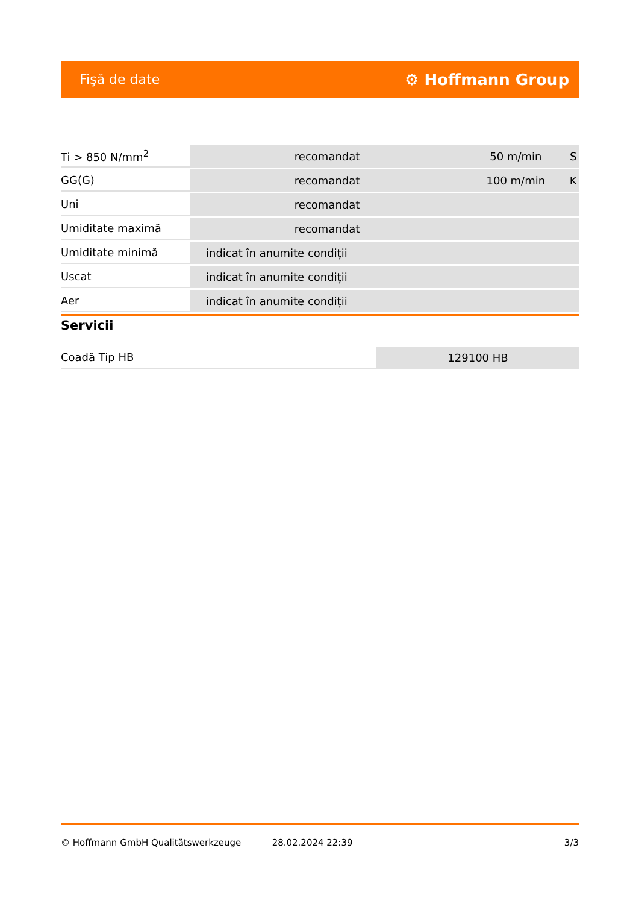Fişă de date ⚙ Hoffmann Group
| Ti > 850 N/mm<sup>2</sup> | recomandat | 50 m/min | S |
| GG(G) | recomandat | 100 m/min | K |
| Uni | recomandat | | |
| Umiditate maximă | recomandat | | |
| Umiditate minimă | indicat în anumite condiții | | |
| Uscat | indicat în anumite condiții | | |
| Aer | indicat în anumite condiții | | |
Servicii
| Coadă Tip HB | 129100 HB |
© Hoffmann GmbH Qualitätswerkzeuge 28.02.2024 22:39 3/3